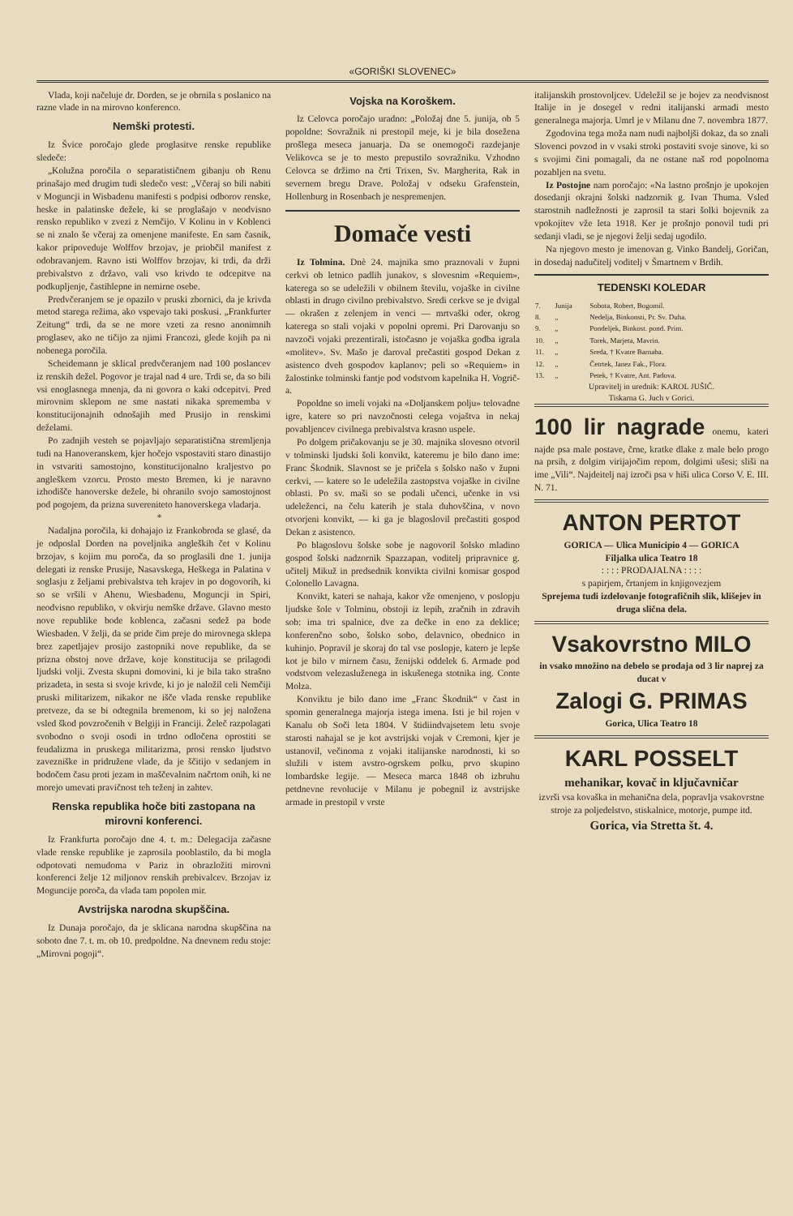«GORIŠKI SLOVENEC»
Vlada, koji načeluje dr. Dorden, se je obrnila s poslanico na razne vlade in na mirovno konferenco.
Nemški protesti.
Iz Švice poročajo glede proglasitve renske republike sledeče:
„Kolužna poročila o separatističnem gibanju ob Renu prinašajo med drugim tudi sledečo vest: „Včeraj so bili nabiti v Moguncji in Wisbadenu manifesti s podpisi odborov renske, heske in palatinske dežele, ki se proglašajo v neodvisno rensko republiko v zvezi z Nemčijo. V Kolinu in v Koblenci se ni znalo še včeraj za omenjene manifeste. En sam časnik, kakor pripoveduje Wolffov brzojav, je priobčil manifest z odobravanjem. Ravno isti Wolffov brzojav, ki trdi, da drži prebivalstvo z državo, vali vso krivdo te odcepitve na podkupljenje, častihlepne in nemirne osebe.
Predvčeranjem se je opazilo v pruski zbornici, da je krivda metod starega režima, ako vspevajo taki poskusi. „Frankfurter Zeitung“ trdi, da se ne more vzeti za resno anonimnih proglasev, ako ne tičijo za njimi Francozi, glede kojih pa ni nobenega poročila.
Scheidemann je sklical predvčeranjem nad 100 poslancev iz renskih dežel. Pogovor je trajal nad 4 ure. Trdi se, da so bili vsi enoglasnega mnenja, da ni govora o kaki odcepitvi. Pred mirovnim sklepom ne sme nastati nikaka sprememba v konstitucijonajnih odnošajih med Prusijo in renskimi deželami.
Po zadnjih vesteh se pojavljajo separatistična stremljenja tudi na Hanoveranskem, kjer hočejo vspostaviti staro dinastijo in vstvariti samostojno, konstitucijonalno kraljestvo po angleškem vzorcu. Prosto mesto Bremen, ki je naravno izhodišče hanoverske dežele, bi ohranilo svojo samostojnost pod pogojem, da prizna suvereniteto hanoverskega vladarja.
*
Nadaljna poročila, ki dohajajo iz Frankobroda se glasé, da je odposlal Dorden na poveljnika angleških čet v Kolinu brzojav, s kojim mu poroča, da so proglasili dne 1. junija delegati iz renske Prusije, Nasavskega, Heškega in Palatina v soglasju z željami prebivalstva teh krajev in po dogovorih, ki so se vršili v Ahenu, Wiesbadenu, Moguncji in Spiri, neodvisno republiko, v okvirju nemške države. Glavno mesto nove republike bode koblenca, začasni sedež pa bode Wiesbaden. V želji, da se pride čim preje do mirovnega sklepa brez zapetljajev prosijo zastopniki nove republike, da se prizna obstoj nove države, koje konstitucija se prilagodi ljudski volji. Zvesta skupni domovini, ki je bila tako strašno prizadeta, in sesta si svoje krivde, ki jo je naložil celi Nemčiji pruski militarizem, nikakor ne išče vlada renske republike pretveze, da se bi odtegnila bremenom, ki so jej naložena vsled škod povzročenih v Belgiji in Franciji. Želeč razpolagati svobodno o svoji osodi in trdno odločena oprostiti se feudalizma in pruskega militarizma, prosi rensko ljudstvo zavezniške in pridružene vlade, da je ščitijo v sedanjem in bodočem času proti jezam in maščevalnim načrtom onih, ki ne morejo umevati pravičnost teh teženj in zahtev.
Renska republika hoče biti zastopana na mirovni konferenci.
Iz Frankfurta poročajo dne 4. t. m.: Delegacija začasne vlade renske republike je zaprosila pooblastilo, da bi mogla odpotovati nemudoma v Pariz in obrazložiti mirovni konferenci želje 12 miljonov renskih prebivalcev. Brzojav iz Moguncije poroča, da vlada tam popolen mir.
Avstrijska narodna skupščina.
Iz Dunaja poročajo, da je sklicana narodna skupščina na soboto dne 7. t. m. ob 10. predpoldne. Na dnevnem redu stoje: „Mirovni pogoji“.
Vojska na Koroškem.
Iz Celovca poročajo uradno: „Položaj dne 5. junija, ob 5 popoldne: Sovražnik ni prestopil meje, ki je bila dosežena prošlega meseca januarja. Da se onemogoči razdejanje Velikovca se je to mesto prepustilo sovražniku. Vzhodno Celovca se držimo na črti Trixen, Sv. Margherita, Rak in severnem bregu Drave. Položaj v odseku Grafenstein, Hollenburg in Rosenbach je nespremenjen.
Domače vesti
Iz Tolmina. Dnè 24. majnika smo praznovali v župni cerkvi ob letnico padlih junakov, s slovesnim «Requiem», katerega so se udeležili v obilnem številu, vojaške in civilne oblasti in drugo civilno prebivalstvo. Sredi cerkve se je dvigal — okrašen z zelenjem in venci — mrtvaški oder, okrog katerega so stali vojaki v popolni opremi. Pri Darovanju so navzoči vojaki prezentirali, istočasno je vojaška godba igrala «molitev». Sv. Mašo je daroval prečastiti gospod Dekan z asistenco dveh gospodov kaplanov; peli so «Requiem» in žalostinke tolminski fantje pod vodstvom kapelnika H. Vogrič-a.
Popoldne so imeli vojaki na «Doljanskem polju» telovadne igre, katere so pri navzočnosti celega vojaštva in nekaj povabljencev civilnega prebivalstva krasno uspele.
Po dolgem pričakovanju se je 30. majnika slovesno otvoril v tolminski ljudski šoli konvikt, kateremu je bilo dano ime: Franc Škodnik. Slavnost se je pričela s šolsko našo v župni cerkvi, — katere so le udeležila zastopstva vojaške in civilne oblasti. Po sv. maši so se podali učenci, učenke in vsi udeleženci, na čelu katerih je stala duhovščina, v novo otvorjeni konvikt, — ki ga je blagoslovil prečastiti gospod Dekan z asistenco.
Po blagoslovu šolske sobe je nagovoril šolsko mladino gospod šolski nadzornik Spazzapan, voditelj pripravnice g. učitelj Mikuž in predsednik konvikta civilni komisar gospod Colonello Lavagna.
Konvikt, kateri se nahaja, kakor vže omenjeno, v poslopju ljudske šole v Tolminu, obstoji iz lepih, zračnih in zdravih sob: ima tri spalnice, dve za dečke in eno za deklice; konferenčno sobo, šolsko sobo, delavnico, obednico in kuhinjo. Popravil je skoraj do tal vse poslopje, katero je lepše kot je bilo v mirnem času, ženijski oddelek 6. Armade pod vodstvom velezasluženega in iskušenega stotnika ing. Conte Molza.
Konviktu je bilo dano ime „Franc Škodnik“ v čast in spomin generalnega majorja istega imena. Isti je bil rojen v Kanalu ob Soči leta 1804. V štidiindvajsetem letu svoje starosti nahajal se je kot avstrijski vojak v Cremoni, kjer je ustanovil, večinoma z vojaki italijanske narodnosti, ki so služili v istem avstro-ogrskem polku, prvo skupino lombardske legije. — Meseca marca 1848 ob izbruhu petdnevne revolucije v Milanu je pobegnil iz avstrijske armade in prestopil v vrste
italijanskih prostovoljcev. Udeležil se je bojev za neodvisnost Italije in je dosegel v redni italijanski armadi mesto generalnega majorja. Umrl je v Milanu dne 7. novembra 1877.
Zgodovina tega moža nam nudi najboljši dokaz, da so znali Slovenci povzod in v vsaki stroki postaviti svoje sinove, ki so s svojimi čini pomagali, da ne ostane naš rod popolnoma pozabljen na svetu.
Iz Postojne nam poročajo: «Na lastno prošnjo je upokojen dosedanji okrajni šolski nadzornik g. Ivan Thuma. Vsled starostnih nadležnosti je zaprosil ta stari šolki bojevnik za vpokojitev vže leta 1918. Ker je prošnjo ponovil tudi pri sedanji vladi, se je njegovi želji sedaj ugodilo.
Na njegovo mesto je imenovan g. Vinko Bandelj, Goričan, in dosedaj nadučitelj voditelj v Šmartnem v Brdih.
TEDENSKI KOLEDAR
| 7. | Junija | Sobota, Robert, Bogomil. |
| 8. | „ | Nedelja, Binkonsti, Pr. Sv. Duha. |
| 9. | „ | Pondeljek, Binkost. pond. Prim. |
| 10. | „ | Torek, Marjeta, Mavrin. |
| 11. | „ | Sreda, † Kvatre Barnaba. |
| 12. | „ | Četrtek, Janez Fak., Flora. |
| 13. | „ | Petek, † Kvatre, Ant. Padova. |
Upravitelj in urednik: KAROL JUŠIČ.
Tiskarna G. Juch v Gorici.
100 lir nagrade onemu, kateri najde psa male postave, črne, kratke dlake z male belo progo na prsih, z dolgim virijajočim repom, dolgimi ušesi; sliši na ime „Vili“. Najdeitelj naj izroči psa v hiši ulica Corso V. E. III. N. 71.
ANTON PERTOT
GORICA — Ulica Municipio 4 — GORICA
Filjalka ulica Teatro 18
: : : : PRODAJALNA : : : :
s papirjem, črtanjem in knjigovezjem
Sprejema tudi izdelovanje fotografičnih slik, klišejev in druga slična dela.
Vsakovrstno MILO
in vsako množino na debelo se prodaja od 3 lir naprej za ducat v
Zalogi G. PRIMAS
Gorica, Ulica Teatro 18
KARL POSSELT
mehanikar, kovač in ključavničar
izvrši vsa kovaška in mehanična dela, popravlja vsakovrstne stroje za poljedelstvo, stiskalnice, motorje, pumpe itd.
Gorica, via Stretta št. 4.